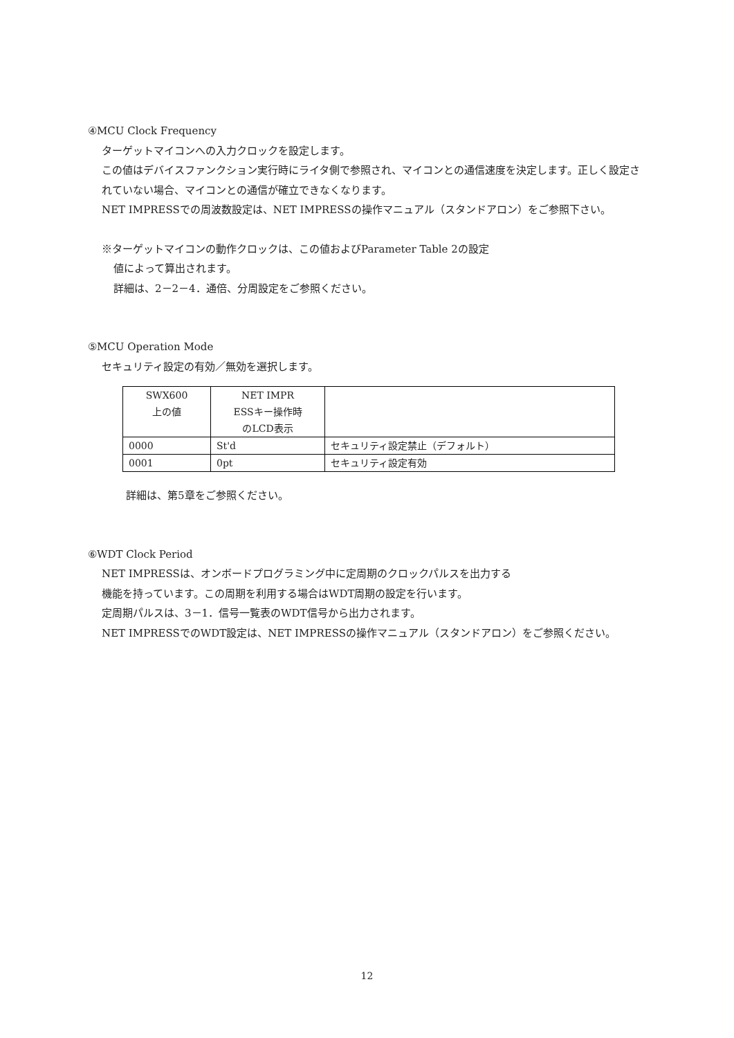④MCU Clock Frequency
ターゲットマイコンへの入力クロックを設定します。
この値はデバイスファンクション実行時にライタ側で参照され、マイコンとの通信速度を決定します。正しく設定されていない場合、マイコンとの通信が確立できなくなります。
NET IMPRESSでの周波数設定は、NET IMPRESSの操作マニュアル（スタンドアロン）をご参照下さい。
※ターゲットマイコンの動作クロックは、この値およびParameter Table 2の設定
値によって算出されます。
詳細は、2－2－4．通倍、分周設定をご参照ください。
⑤MCU Operation Mode
セキュリティ設定の有効／無効を選択します。
| SWX600 上の値 | NET IMPR ESSキー操作時 のLCD表示 | |
| 0000 | St'd | セキュリティ設定禁止（デフォルト） |
| 0001 | 0pt | セキュリティ設定有効 |
詳細は、第5章をご参照ください。
⑥WDT Clock Period
NET IMPRESSは、オンボードプログラミング中に定周期のクロックパルスを出力する
機能を持っています。この周期を利用する場合はWDT周期の設定を行います。
定周期パルスは、3－1．信号一覧表のWDT信号から出力されます。
NET IMPRESSでのWDT設定は、NET IMPRESSの操作マニュアル（スタンドアロン）をご参照ください。
12